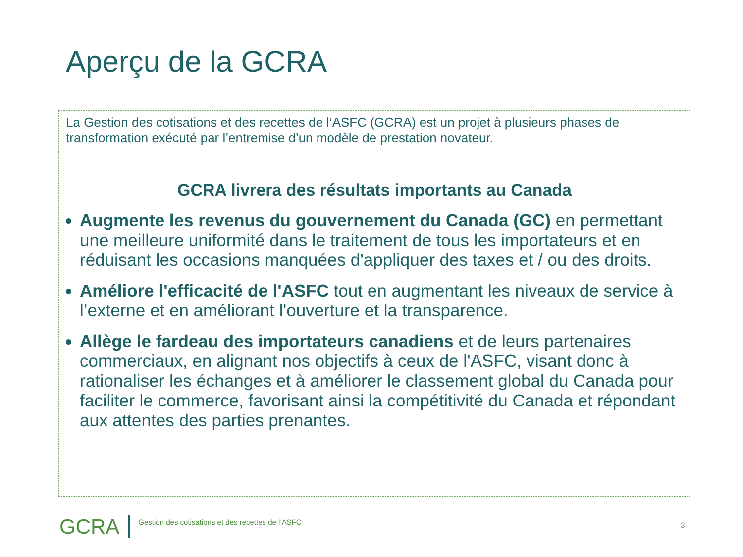Aperçu de la GCRA
La Gestion des cotisations et des recettes de l’ASFC (GCRA) est un projet à plusieurs phases de transformation exécuté par l’entremise d’un modèle de prestation novateur.
GCRA livrera des résultats importants au Canada
Augmente les revenus du gouvernement du Canada (GC) en permettant une meilleure uniformité dans le traitement de tous les importateurs et en réduisant les occasions manquées d'appliquer des taxes et / ou des droits.
Améliore l'efficacité de l'ASFC tout en augmentant les niveaux de service à l’externe et en améliorant l'ouverture et la transparence.
Allège le fardeau des importateurs canadiens et de leurs partenaires commerciaux, en alignant nos objectifs à ceux de l'ASFC, visant donc à rationaliser les échanges et à améliorer le classement global du Canada pour faciliter le commerce, favorisant ainsi la compétitivité du Canada et répondant aux attentes des parties prenantes.
GCRA Gestion des cotisations et des recettes de l’ASFC
3